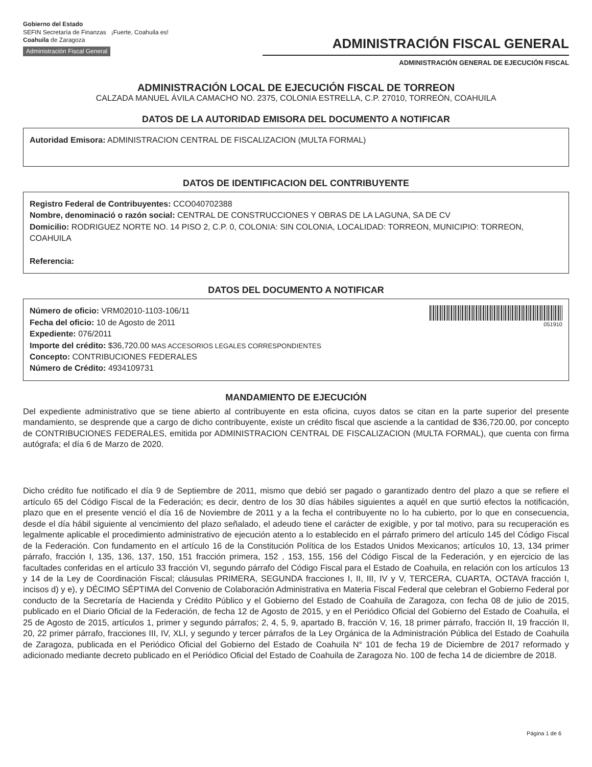Gobierno del Estado
SEFIN Secretaría de Finanzas ¡Fuerte, Coahuila es!
Coahuila de Zaragoza
Administración Fiscal General
ADMINISTRACIÓN FISCAL GENERAL
ADMINISTRACIÓN GENERAL DE EJECUCIÓN FISCAL
ADMINISTRACIÓN LOCAL DE EJECUCIÓN FISCAL DE TORREON
CALZADA MANUEL ÁVILA CAMACHO NO. 2375, COLONIA ESTRELLA, C.P. 27010, TORREÓN, COAHUILA
DATOS DE LA AUTORIDAD EMISORA DEL DOCUMENTO A NOTIFICAR
Autoridad Emisora: ADMINISTRACION CENTRAL DE FISCALIZACION (MULTA FORMAL)
DATOS DE IDENTIFICACION DEL CONTRIBUYENTE
Registro Federal de Contribuyentes: CCO040702388
Nombre, denominació o razón social: CENTRAL DE CONSTRUCCIONES Y OBRAS DE LA LAGUNA, SA DE CV
Domicilio: RODRIGUEZ NORTE NO. 14 PISO 2, C.P. 0, COLONIA: SIN COLONIA, LOCALIDAD: TORREON, MUNICIPIO: TORREON, COAHUILA
Referencia:
DATOS DEL DOCUMENTO A NOTIFICAR
Número de oficio: VRM02010-1103-106/11
Fecha del oficio: 10 de Agosto de 2011
Expediente: 076/2011
Importe del crédito: $36,720.00 MAS ACCESORIOS LEGALES CORRESPONDIENTES
Concepto: CONTRIBUCIONES FEDERALES
Número de Crédito: 4934109731
051910
MANDAMIENTO DE EJECUCIÓN
Del expediente administrativo que se tiene abierto al contribuyente en esta oficina, cuyos datos se citan en la parte superior del presente mandamiento, se desprende que a cargo de dicho contribuyente, existe un crédito fiscal que asciende a la cantidad de $36,720.00, por concepto de CONTRIBUCIONES FEDERALES, emitida por ADMINISTRACION CENTRAL DE FISCALIZACION (MULTA FORMAL), que cuenta con firma autógrafa; el día 6 de Marzo de 2020.
Dicho crédito fue notificado el día 9 de Septiembre de 2011, mismo que debió ser pagado o garantizado dentro del plazo a que se refiere el artículo 65 del Código Fiscal de la Federación; es decir, dentro de los 30 días hábiles siguientes a aquél en que surtió efectos la notificación, plazo que en el presente venció el día 16 de Noviembre de 2011 y a la fecha el contribuyente no lo ha cubierto, por lo que en consecuencia, desde el día hábil siguiente al vencimiento del plazo señalado, el adeudo tiene el carácter de exigible, y por tal motivo, para su recuperación es legalmente aplicable el procedimiento administrativo de ejecución atento a lo establecido en el párrafo primero del artículo 145 del Código Fiscal de la Federación. Con fundamento en el artículo 16 de la Constitución Política de los Estados Unidos Mexicanos; artículos 10, 13, 134 primer párrafo, fracción I, 135, 136, 137, 150, 151 fracción primera, 152 , 153, 155, 156 del Código Fiscal de la Federación, y en ejercicio de las facultades conferidas en el artículo 33 fracción VI, segundo párrafo del Código Fiscal para el Estado de Coahuila, en relación con los artículos 13 y 14 de la Ley de Coordinación Fiscal; cláusulas PRIMERA, SEGUNDA fracciones I, II, III, IV y V, TERCERA, CUARTA, OCTAVA fracción I, incisos d) y e), y DÉCIMO SÉPTIMA del Convenio de Colaboración Administrativa en Materia Fiscal Federal que celebran el Gobierno Federal por conducto de la Secretaría de Hacienda y Crédito Público y el Gobierno del Estado de Coahuila de Zaragoza, con fecha 08 de julio de 2015, publicado en el Diario Oficial de la Federación, de fecha 12 de Agosto de 2015, y en el Periódico Oficial del Gobierno del Estado de Coahuila, el 25 de Agosto de 2015, artículos 1, primer y segundo párrafos; 2, 4, 5, 9, apartado B, fracción V, 16, 18 primer párrafo, fracción II, 19 fracción II, 20, 22 primer párrafo, fracciones III, IV, XLI, y segundo y tercer párrafos de la Ley Orgánica de la Administración Pública del Estado de Coahuila de Zaragoza, publicada en el Periódico Oficial del Gobierno del Estado de Coahuila N° 101 de fecha 19 de Diciembre de 2017 reformado y adicionado mediante decreto publicado en el Periódico Oficial del Estado de Coahuila de Zaragoza No. 100 de fecha 14 de diciembre de 2018.
Página 1 de 6